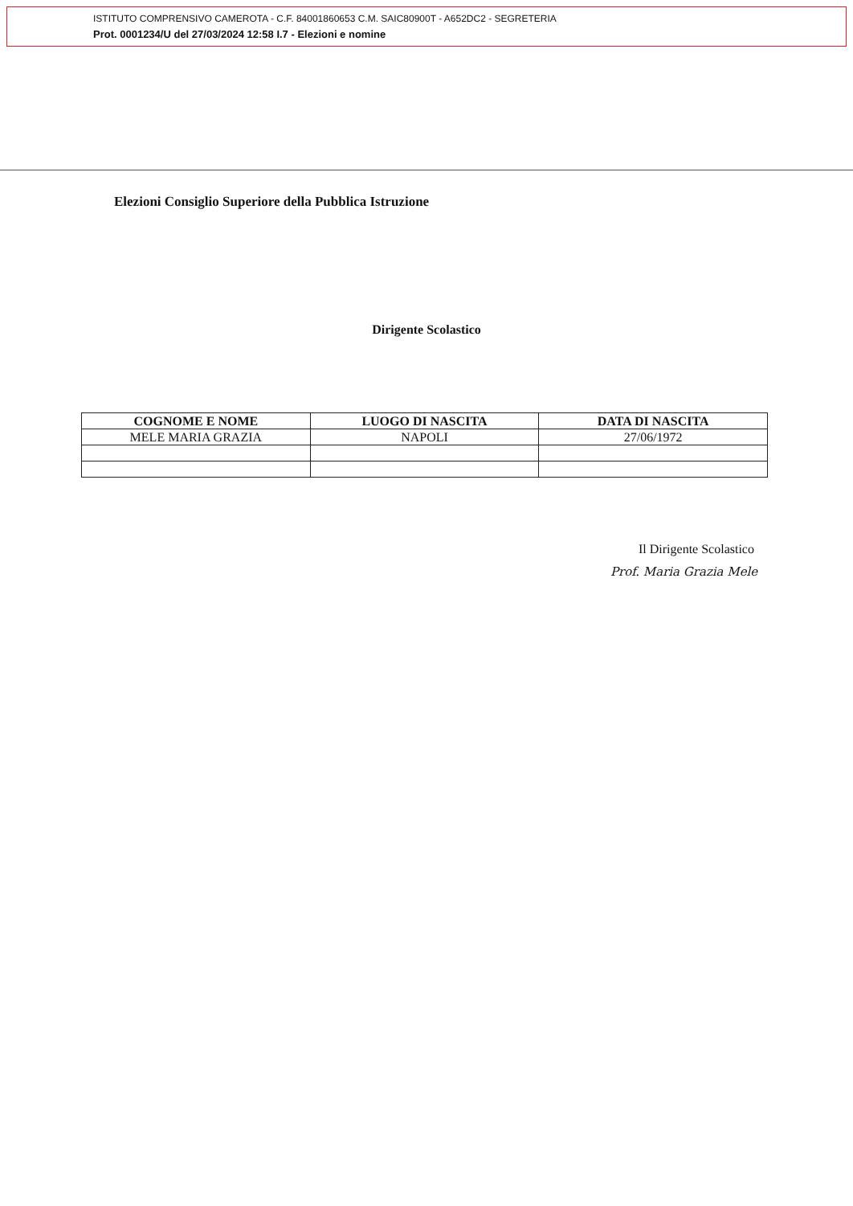ISTITUTO COMPRENSIVO CAMEROTA - C.F. 84001860653 C.M. SAIC80900T - A652DC2 - SEGRETERIA
Prot. 0001234/U del 27/03/2024 12:58 I.7 - Elezioni e nomine
Elezioni Consiglio Superiore della Pubblica Istruzione
Dirigente Scolastico
| COGNOME E NOME | LUOGO DI NASCITA | DATA DI NASCITA |
| --- | --- | --- |
| MELE MARIA GRAZIA | NAPOLI | 27/06/1972 |
Il Dirigente Scolastico
Prof. Maria Grazia Mele